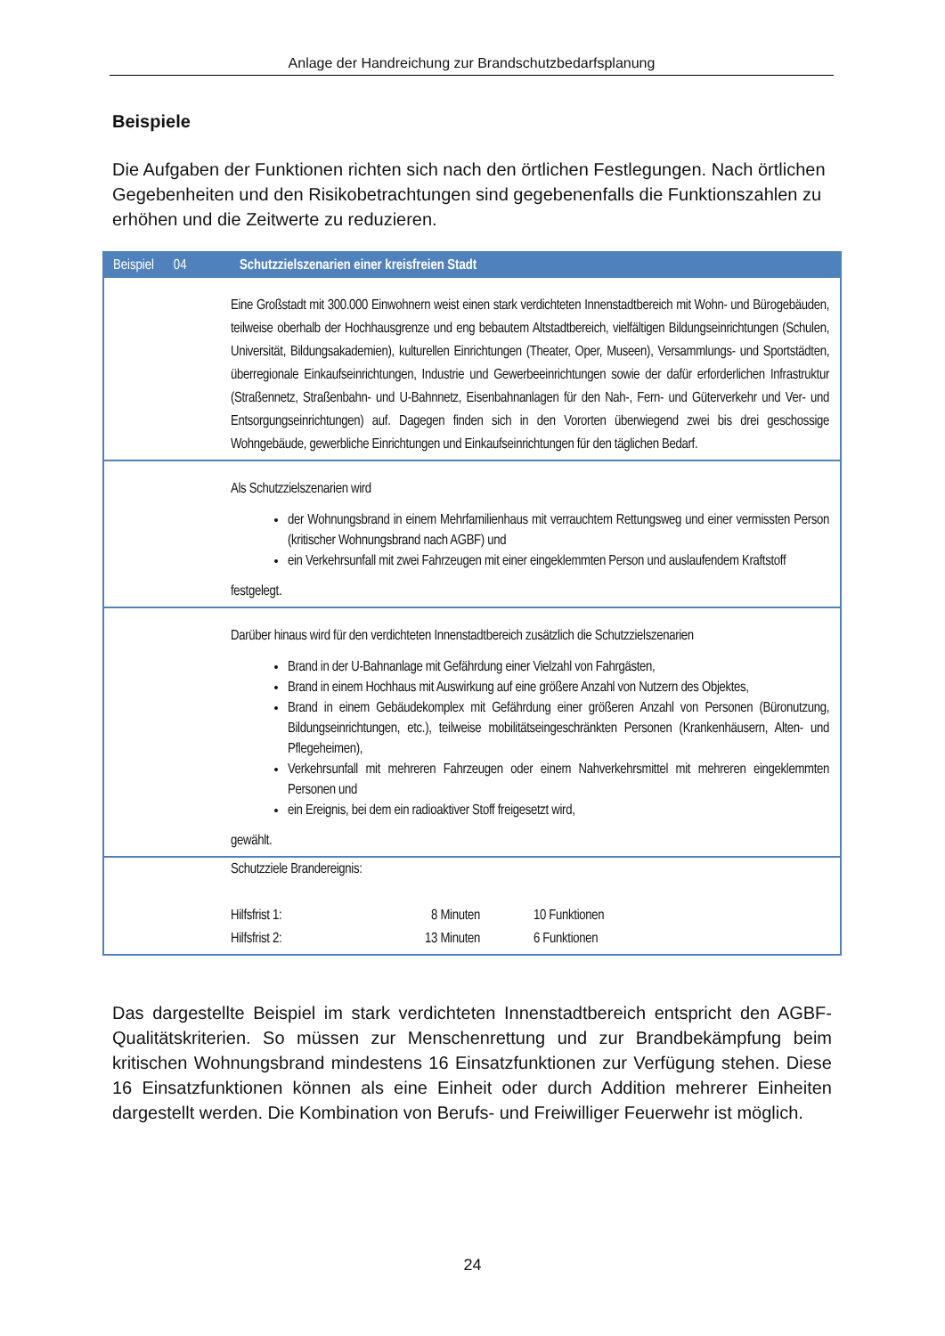Anlage der Handreichung zur Brandschutzbedarfsplanung
Beispiele
Die Aufgaben der Funktionen richten sich nach den örtlichen Festlegungen. Nach örtlichen Gegebenheiten und den Risikobetrachtungen sind gegebenenfalls die Funktionszahlen zu erhöhen und die Zeitwerte zu reduzieren.
| Beispiel 04 | Schutzzielszenarien einer kreisfreien Stadt |
| --- | --- |
| | Eine Großstadt mit 300.000 Einwohnern weist einen stark verdichteten Innenstadtbereich mit Wohn- und Bürogebäuden, teilweise oberhalb der Hochhausgrenze und eng bebautem Altstadtbereich, vielfältigen Bildungseinrichtungen (Schulen, Universität, Bildungsakademien), kulturellen Einrichtungen (Theater, Oper, Museen), Versammlungs- und Sportstädten, überregionale Einkaufseinrichtungen, Industrie und Gewerbeeinrichtungen sowie der dafür erforderlichen Infrastruktur (Straßennetz, Straßenbahn- und U-Bahnnetz, Eisenbahnanlagen für den Nah-, Fern- und Güterverkehr und Ver- und Entsorgungseinrichtungen) auf. Dagegen finden sich in den Vororten überwiegend zwei bis drei geschossige Wohngebäude, gewerbliche Einrichtungen und Einkaufseinrichtungen für den täglichen Bedarf. |
| | Als Schutzzielszenarien wird der Wohnungsbrand in einem Mehrfamilienhaus mit verrauchtem Rettungsweg und einer vermissten Person (kritischer Wohnungsbrand nach AGBF) und ein Verkehrsunfall mit zwei Fahrzeugen mit einer eingeklemmten Person und auslaufendem Kraftstoff festgelegt. |
| | Darüber hinaus wird für den verdichteten Innenstadtbereich zusätzlich die Schutzzielszenarien Brand in der U-Bahnanlage mit Gefährdung einer Vielzahl von Fahrgästen, Brand in einem Hochhaus mit Auswirkung auf eine größere Anzahl von Nutzern des Objektes, Brand in einem Gebäudekomplex mit Gefährdung einer größeren Anzahl von Personen (Büronutzung, Bildungseinrichtungen, etc.), teilweise mobilitätseingeschränkten Personen (Krankenhäusern, Alten- und Pflegeheimen), Verkehrsunfall mit mehreren Fahrzeugen oder einem Nahverkehrsmittel mit mehreren eingeklemmten Personen und ein Ereignis, bei dem ein radioaktiver Stoff freigesetzt wird, gewählt. |
| | Schutzziele Brandereignis: Hilfsfrist 1: 8 Minuten 10 Funktionen Hilfsfrist 2: 13 Minuten 6 Funktionen |
Das dargestellte Beispiel im stark verdichteten Innenstadtbereich entspricht den AGBF-Qualitätskriterien. So müssen zur Menschenrettung und zur Brandbekämpfung beim kritischen Wohnungsbrand mindestens 16 Einsatzfunktionen zur Verfügung stehen. Diese 16 Einsatzfunktionen können als eine Einheit oder durch Addition mehrerer Einheiten dargestellt werden. Die Kombination von Berufs- und Freiwilliger Feuerwehr ist möglich.
24